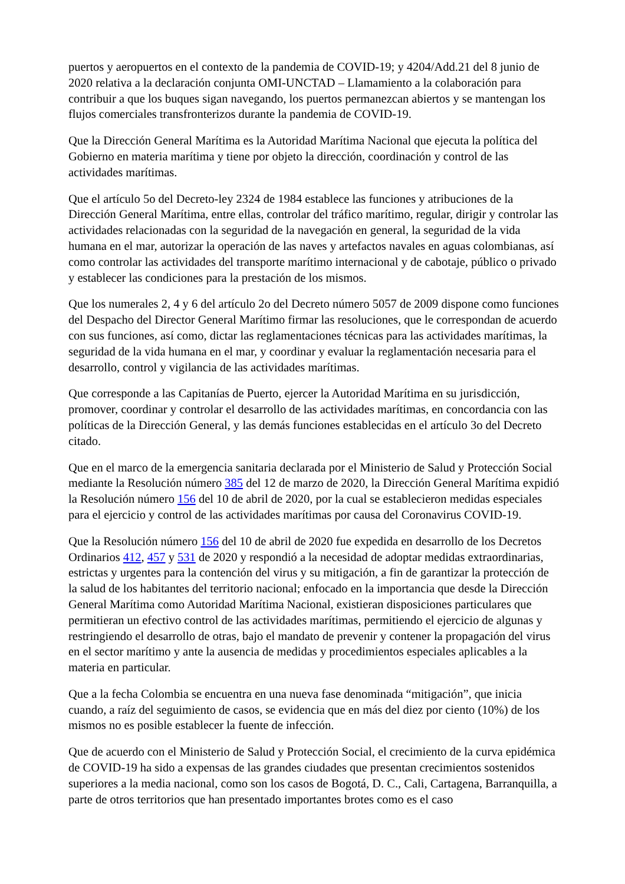puertos y aeropuertos en el contexto de la pandemia de COVID-19; y 4204/Add.21 del 8 junio de 2020 relativa a la declaración conjunta OMI-UNCTAD – Llamamiento a la colaboración para contribuir a que los buques sigan navegando, los puertos permanezcan abiertos y se mantengan los flujos comerciales transfronterizos durante la pandemia de COVID-19.
Que la Dirección General Marítima es la Autoridad Marítima Nacional que ejecuta la política del Gobierno en materia marítima y tiene por objeto la dirección, coordinación y control de las actividades marítimas.
Que el artículo 5o del Decreto-ley 2324 de 1984 establece las funciones y atribuciones de la Dirección General Marítima, entre ellas, controlar del tráfico marítimo, regular, dirigir y controlar las actividades relacionadas con la seguridad de la navegación en general, la seguridad de la vida humana en el mar, autorizar la operación de las naves y artefactos navales en aguas colombianas, así como controlar las actividades del transporte marítimo internacional y de cabotaje, público o privado y establecer las condiciones para la prestación de los mismos.
Que los numerales 2, 4 y 6 del artículo 2o del Decreto número 5057 de 2009 dispone como funciones del Despacho del Director General Marítimo firmar las resoluciones, que le correspondan de acuerdo con sus funciones, así como, dictar las reglamentaciones técnicas para las actividades marítimas, la seguridad de la vida humana en el mar, y coordinar y evaluar la reglamentación necesaria para el desarrollo, control y vigilancia de las actividades marítimas.
Que corresponde a las Capitanías de Puerto, ejercer la Autoridad Marítima en su jurisdicción, promover, coordinar y controlar el desarrollo de las actividades marítimas, en concordancia con las políticas de la Dirección General, y las demás funciones establecidas en el artículo 3o del Decreto citado.
Que en el marco de la emergencia sanitaria declarada por el Ministerio de Salud y Protección Social mediante la Resolución número 385 del 12 de marzo de 2020, la Dirección General Marítima expidió la Resolución número 156 del 10 de abril de 2020, por la cual se establecieron medidas especiales para el ejercicio y control de las actividades marítimas por causa del Coronavirus COVID-19.
Que la Resolución número 156 del 10 de abril de 2020 fue expedida en desarrollo de los Decretos Ordinarios 412, 457 y 531 de 2020 y respondió a la necesidad de adoptar medidas extraordinarias, estrictas y urgentes para la contención del virus y su mitigación, a fin de garantizar la protección de la salud de los habitantes del territorio nacional; enfocado en la importancia que desde la Dirección General Marítima como Autoridad Marítima Nacional, existieran disposiciones particulares que permitieran un efectivo control de las actividades marítimas, permitiendo el ejercicio de algunas y restringiendo el desarrollo de otras, bajo el mandato de prevenir y contener la propagación del virus en el sector marítimo y ante la ausencia de medidas y procedimientos especiales aplicables a la materia en particular.
Que a la fecha Colombia se encuentra en una nueva fase denominada “mitigación”, que inicia cuando, a raíz del seguimiento de casos, se evidencia que en más del diez por ciento (10%) de los mismos no es posible establecer la fuente de infección.
Que de acuerdo con el Ministerio de Salud y Protección Social, el crecimiento de la curva epidémica de COVID-19 ha sido a expensas de las grandes ciudades que presentan crecimientos sostenidos superiores a la media nacional, como son los casos de Bogotá, D. C., Cali, Cartagena, Barranquilla, a parte de otros territorios que han presentado importantes brotes como es el caso